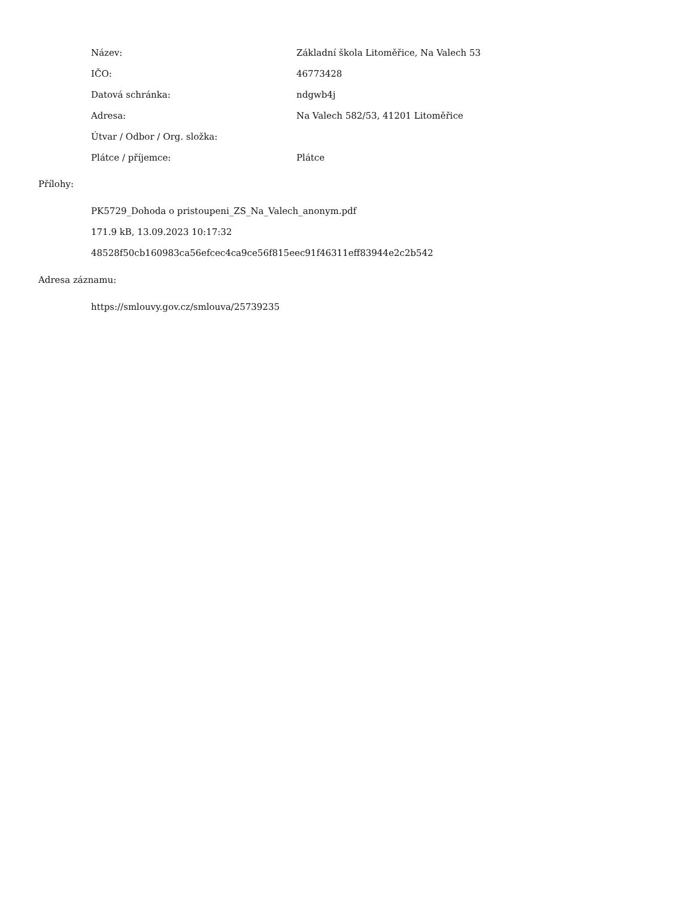| Název: | Základní škola Litoměřice, Na Valech 53 |
| IČO: | 46773428 |
| Datová schránka: | ndgwb4j |
| Adresa: | Na Valech 582/53, 41201 Litoměřice |
| Útvar / Odbor / Org. složka: | |
| Plátce / příjemce: | Plátce |
Přílohy:
PK5729_Dohoda o pristoupeni_ZS_Na_Valech_anonym.pdf
171.9 kB, 13.09.2023 10:17:32
48528f50cb160983ca56efcec4ca9ce56f815eec91f46311eff83944e2c2b542
Adresa záznamu:
https://smlouvy.gov.cz/smlouva/25739235